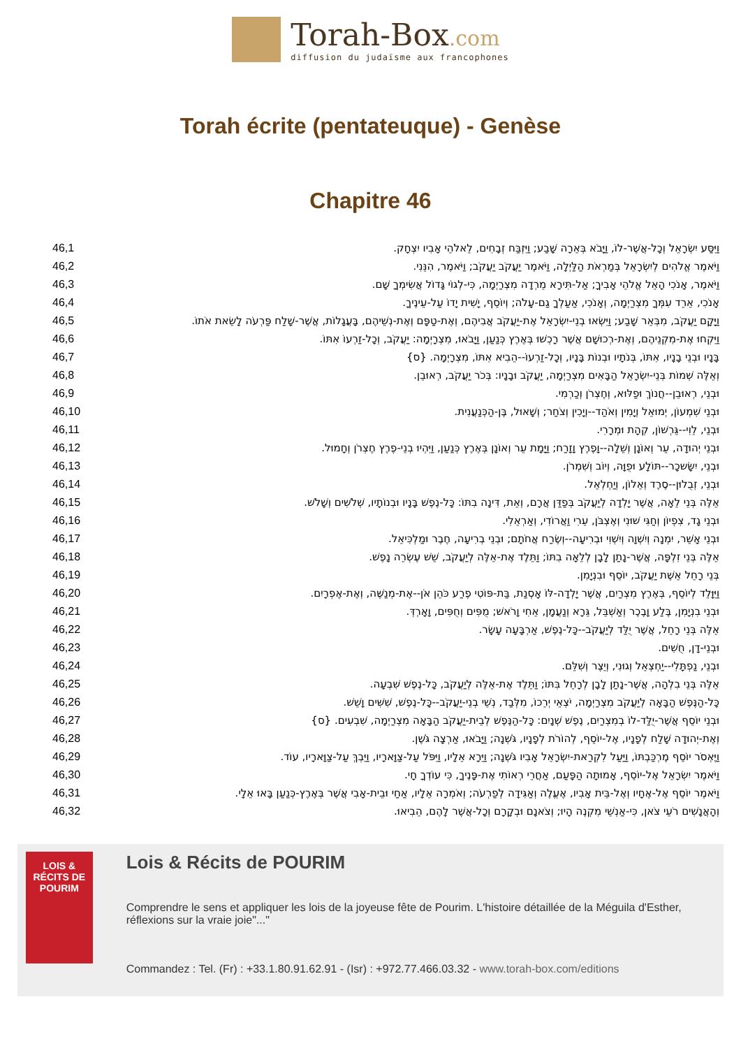Torah-Box.com
diffusion du judaïsme aux francophones
Torah écrite (pentateuque) - Genèse
Chapitre 46
| 46,1 | וַיִּסַּע יִשְׂרָאֵל וְכָל-אֲשֶׁר-לוֹ, וַיָּבֹא בְּאֵרָה שָּׁבַע; וַיִּזְבַּח זְבָחִים, לֵאלֹהֵי אָבִיו יִצְחָק. |
| 46,2 | וַיֹּאמֶר אֱלֹהִים לְיִשְׂרָאֵל בְּמַרְאֹת הַלַּיְלָה, וַיֹּאמֶר יַעֲקֹב יַעֲקֹב; וַיֹּאמֶר, הִנֵּנִי. |
| 46,3 | וַיֹּאמֶר, אָנֹכִי הָאֵל אֱלֹהֵי אָבִיךָ; אַל-תִּירָא מֵרְדָה מִצְרַיְמָה, כִּי-לְגוֹי גָּדוֹל אֲשִׂימְךָ שָׁם. |
| 46,4 | אָנֹכִי, אֵרֵד עִמְּךָ מִצְרַיְמָה, וְאָנֹכִי, אַעַלְךָ גַם-עָלֹה; וְיוֹסֵף, יָשִׁית יָדוֹ עַל-עֵינֶיךָ. |
| 46,5 | וַיָּקָם יַעֲקֹב, מִבְּאֵר שָׁבַע; וַיִּשְׂאוּ בְנֵי-יִשְׂרָאֵל אֶת-יַעֲקֹב אֲבִיהֶם, וְאֶת-טַפָּם וְאֶת-נְשֵׁיהֶם, בָּעֲגָלוֹת, אֲשֶׁר-שָׁלַח פַּרְעֹה לָשֵׂאת אֹתוֹ. |
| 46,6 | וַיִּקְחוּ אֶת-מִקְנֵיהֶם, וְאֶת-רְכוּשָׁם אֲשֶׁר רָכְשׁוּ בְּאֶרֶץ כְּנַעַן, וַיָּבֹאוּ, מִצְרָיְמָה: יַעֲקֹב, וְכָל-זַרְעוֹ אִתּוֹ. |
| 46,7 | בָּנָיו וּבְנֵי בָנָיו, אִתּוֹ, בְּנֹתָיו וּבְנוֹת בָּנָיו, וְכָל-זַרְעוֹ--הֵבִיא אִתּוֹ, מִצְרָיְמָה. {ס} |
| 46,8 | וְאֵלֶּה שְׁמוֹת בְּנֵי-יִשְׂרָאֵל הַבָּאִים מִצְרַיְמָה, יַעֲקֹב וּבָנָיו: בְּכֹר יַעֲקֹב, רְאוּבֵן. |
| 46,9 | וּבְנֵי, רְאוּבֵן--חֲנוֹךְ וּפַלּוּא, וְחֶצְרֹן וְכַרְמִי. |
| 46,10 | וּבְנֵי שִׁמְעוֹן, יְמוּאֵל וְיָמִין וְאֹהַד--וְיָכִין וְצֹחַר; וְשָׁאוּל, בֶּן-הַכְּנַעֲנִית. |
| 46,11 | וּבְנֵי, לֵוִי--גֵּרְשׁוֹן, קְהָת וּמְרָרִי. |
| 46,12 | וּבְנֵי יְהוּדָה, עֵר וְאוֹנָן וְשֵׁלָה--וָפֶרֶץ וָזָרַח; וַיָּמָת עֵר וְאוֹנָן בְּאֶרֶץ כְּנַעַן, וַיִּהְיוּ בְנֵי-פֶרֶץ חֶצְרֹן וְחָמוּל. |
| 46,13 | וּבְנֵי, יִשָּׂשכָר--תּוֹלָע וּפֻוָּה, וְיוֹב וְשִׁמְרֹן. |
| 46,14 | וּבְנֵי, זְבֻלוּן--סֶרֶד וְאֵלוֹן, וְיַחְלְאֵל. |
| 46,15 | אֵלֶּה בְּנֵי לֵאָה, אֲשֶׁר יָלְדָה לְיַעֲקֹב בְּפַדַּן אֲרָם, וְאֵת, דִּינָה בִתּוֹ: כָּל-נֶפֶשׁ בָּנָיו וּבְנוֹתָיו, שְׁלֹשִׁים וְשָׁלֹשׁ. |
| 46,16 | וּבְנֵי גָד, צִפְיוֹן וְחַגִּי שׁוּנִי וְאֶצְבֹּן, עֵרִי וַאֲרוֹדִי, וְאַרְאֵלִי. |
| 46,17 | וּבְנֵי אָשֵׁר, יִמְנָה וְיִשְׁוָה וְיִשְׁוִי וּבְרִיעָה--וְשֶׂרַח אֲחֹתָם; וּבְנֵי בְרִיעָה, חֶבֶר וּמַלְכִּיאֵל. |
| 46,18 | אֵלֶּה בְּנֵי זִלְפָּה, אֲשֶׁר-נָתַן לָבָן לְלֵאָה בִתּוֹ; וַתֵּלֶד אֶת-אֵלֶּה לְיַעֲקֹב, שֵׁשׁ עֶשְׂרֵה נָפֶשׁ. |
| 46,19 | בְּנֵי רָחֵל אֵשֶׁת יַעֲקֹב, יוֹסֵף וּבִנְיָמִן. |
| 46,20 | וַיִּוָּלֵד לְיוֹסֵף, בְּאֶרֶץ מִצְרַיִם, אֲשֶׁר יָלְדָה-לּוֹ אָסְנַת, בַּת-פּוֹטִי פֶרַע כֹּהֵן אֹן--אֶת-מְנַשֶּׁה, וְאֶת-אֶפְרָיִם. |
| 46,21 | וּבְנֵי בִנְיָמִן, בֶּלַע וָבֶכֶר וְאַשְׁבֵּל, גֵּרָא וְנַעֲמָן, אֵחִי וָרֹאשׁ; מֻפִּים וְחֻפִּים, וָאָרְדְּ. |
| 46,22 | אֵלֶּה בְּנֵי רָחֵל, אֲשֶׁר יֻלַּד לְיַעֲקֹב--כָּל-נֶפֶשׁ, אַרְבָּעָה עָשָׂר. |
| 46,23 | וּבְנֵי-דָן, חֻשִׁים. |
| 46,24 | וּבְנֵי, נַפְתָּלִי--יַחְצְאֵל וְגוּנִי, וְיֵצֶר וְשִׁלֵּם. |
| 46,25 | אֵלֶּה בְּנֵי בִלְהָה, אֲשֶׁר-נָתַן לָבָן לְרָחֵל בִּתּוֹ; וַתֵּלֶד אֶת-אֵלֶּה לְיַעֲקֹב, כָּל-נֶפֶשׁ שִׁבְעָה. |
| 46,26 | כָּל-הַנֶּפֶשׁ הַבָּאָה לְיַעֲקֹב מִצְרַיְמָה, יֹצְאֵי יְרֵכוֹ, מִלְּבַד, נְשֵׁי בְנֵי-יַעֲקֹב--כָּל-נֶפֶשׁ, שִׁשִּׁים וָשֵׁשׁ. |
| 46,27 | וּבְנֵי יוֹסֵף אֲשֶׁר-יֻלַּד-לוֹ בְמִצְרַיִם, נֶפֶשׁ שְׁנָיִם: כָּל-הַנֶּפֶשׁ לְבֵית-יַעֲקֹב הַבָּאָה מִצְרַיְמָה, שִׁבְעִים. {ס} |
| 46,28 | וְאֶת-יְהוּדָה שָׁלַח לְפָנָיו, אֶל-יוֹסֵף, לְהוֹרֹת לְפָנָיו, גֹּשְׁנָה; וַיָּבֹאוּ, אַרְצָה גֹּשֶׁן. |
| 46,29 | וַיֶּאְסֹר יוֹסֵף מֶרְכַּבְתּוֹ, וַיַּעַל לִקְרַאת-יִשְׂרָאֵל אָבִיו גֹּשְׁנָה; וַיֵּרָא אֵלָיו, וַיִּפֹּל עַל-צַוָּארָיו, וַיֵּבְךְּ עַל-צַוָּארָיו, עוֹד. |
| 46,30 | וַיֹּאמֶר יִשְׂרָאֵל אֶל-יוֹסֵף, אָמוּתָה הַפָּעַם, אַחֲרֵי רְאוֹתִי אֶת-פָּנֶיךָ, כִּי עוֹדְךָ חָי. |
| 46,31 | וַיֹּאמֶר יוֹסֵף אֶל-אֶחָיו וְאֶל-בֵּית אָבִיו, אֶעֱלֶה וְאַגִּידָה לְפַרְעֹה; וְאֹמְרָה אֵלָיו, אַחַי וּבֵית-אָבִי אֲשֶׁר בְּאֶרֶץ-כְּנַעַן בָּאוּ אֵלָי. |
| 46,32 | וְהָאֲנָשִׁים רֹעֵי צֹאן, כִּי-אַנְשֵׁי מִקְנֶה הָיוּ; וְצֹאנָם וּבְקָרָם וְכָל-אֲשֶׁר לָהֶם, הֵבִיאוּ. |
LOIS & RÉCITS DE
POURIM
Lois & Récits de POURIM
Comprendre le sens et appliquer les lois de la joyeuse fête de Pourim. L'histoire détaillée de la Méguila d'Esther, réflexions sur la vraie joie"..."
Commandez : Tel. (Fr) : +33.1.80.91.62.91 - (Isr) : +972.77.466.03.32 - www.torah-box.com/editions